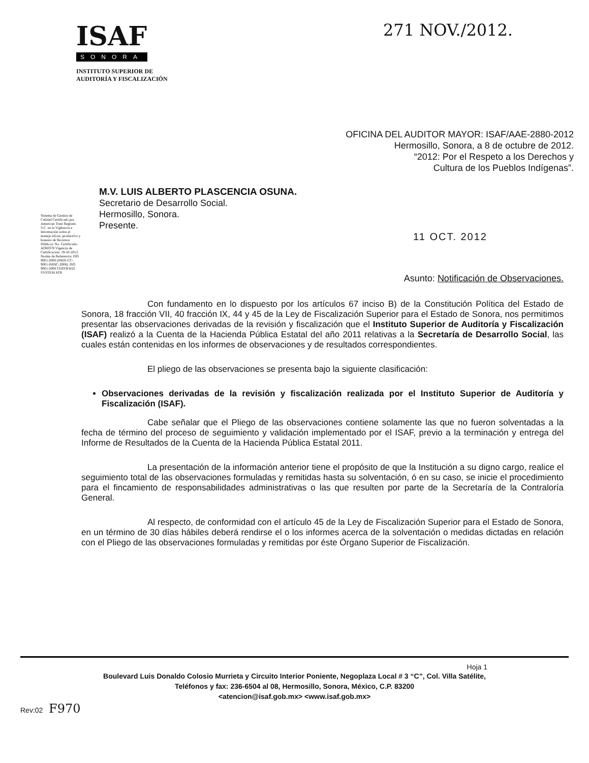ISAF
SONORA
INSTITUTO SUPERIOR DE
AUDITORÍA Y FISCALIZACIÓN
271 NOV./2012.
OFICINA DEL AUDITOR MAYOR: ISAF/AAE-2880-2012
Hermosillo, Sonora, a 8 de octubre de 2012.
“2012: Por el Respeto a los Derechos y
Cultura de los Pueblos Indígenas”.
M.V. LUIS ALBERTO PLASCENCIA OSUNA.
Secretario de Desarrollo Social.
Hermosillo, Sonora.
Presente.
11 OCT. 2012
Asunto: Notificación de Observaciones.
Sistema de Gestión de Calidad Certificado por American Trust Register, S.C. en la Vigilancia e Información sobre el manejo eficaz, productivo y honesto de Recursos Públicos. No. Certificado: ATR0378 Vigencia de Certificación: 19-10-2013. Norma de Referencia: ISO 9001:2008 (NMX-CC-9001-IMNC-2008). ISO 9001:2008 CERTIFIED SYSTEM ATR
Con fundamento en lo dispuesto por los artículos 67 inciso B) de la Constitución Política del Estado de Sonora, 18 fracción VII, 40 fracción IX, 44 y 45 de la Ley de Fiscalización Superior para el Estado de Sonora, nos permitimos presentar las observaciones derivadas de la revisión y fiscalización que el Instituto Superior de Auditoría y Fiscalización (ISAF) realizó a la Cuenta de la Hacienda Pública Estatal del año 2011 relativas a la Secretaría de Desarrollo Social, las cuales están contenidas en los informes de observaciones y de resultados correspondientes.
El pliego de las observaciones se presenta bajo la siguiente clasificación:
Observaciones derivadas de la revisión y fiscalización realizada por el Instituto Superior de Auditoría y Fiscalización (ISAF).
Cabe señalar que el Pliego de las observaciones contiene solamente las que no fueron solventadas a la fecha de término del proceso de seguimiento y validación implementado por el ISAF, previo a la terminación y entrega del Informe de Resultados de la Cuenta de la Hacienda Pública Estatal 2011.
La presentación de la información anterior tiene el propósito de que la Institución a su digno cargo, realice el seguimiento total de las observaciones formuladas y remitidas hasta su solventación, ó en su caso, se inicie el procedimiento para el fincamiento de responsabilidades administrativas o las que resulten por parte de la Secretaría de la Contraloría General.
Al respecto, de conformidad con el artículo 45 de la Ley de Fiscalización Superior para el Estado de Sonora, en un término de 30 días hábiles deberá rendirse el o los informes acerca de la solventación o medidas dictadas en relación con el Pliego de las observaciones formuladas y remitidas por éste Órgano Superior de Fiscalización.
Hoja 1
Boulevard Luis Donaldo Colosio Murrieta y Circuito Interior Poniente, Negoplaza Local # 3 “C”, Col. Villa Satélite,
Teléfonos y fax: 236-6504 al 08, Hermosillo, Sonora, México, C.P. 83200
<atencion@isaf.gob.mx> <www.isaf.gob.mx>
Rev:02 F970